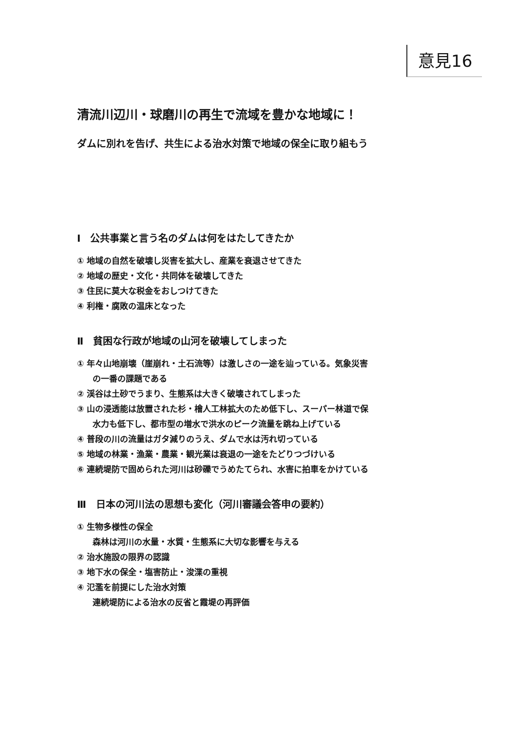意見16
清流川辺川・球磨川の再生で流域を豊かな地域に！
ダムに別れを告げ、共生による治水対策で地域の保全に取り組もう
Ⅰ　公共事業と言う名のダムは何をはたしてきたか
① 地域の自然を破壊し災害を拡大し、産業を衰退させてきた
② 地域の歴史・文化・共同体を破壊してきた
③ 住民に莫大な税金をおしつけてきた
④ 利権・腐敗の温床となった
Ⅱ　貧困な行政が地域の山河を破壊してしまった
① 年々山地崩壊（崖崩れ・土石流等）は激しさの一途を辿っている。気象災害
の一番の課題である
② 渓谷は土砂でうまり、生態系は大きく破壊されてしまった
③ 山の浸透能は放置された杉・檜人工林拡大のため低下し、スーパー林道で保
水力も低下し、都市型の増水で洪水のピーク流量を跳ね上げている
④ 普段の川の流量はガタ減りのうえ、ダムで水は汚れ切っている
⑤ 地域の林業・漁業・農業・観光業は衰退の一途をたどりつづけいる
⑥ 連続堤防で固められた河川は砂礫でうめたてられ、水害に拍車をかけている
Ⅲ　日本の河川法の思想も変化（河川審議会答申の要約）
① 生物多様性の保全
森林は河川の水量・水質・生態系に大切な影響を与える
② 治水施設の限界の認識
③ 地下水の保全・塩害防止・浚渫の重視
④ 氾濫を前提にした治水対策
連続堤防による治水の反省と霞堤の再評価